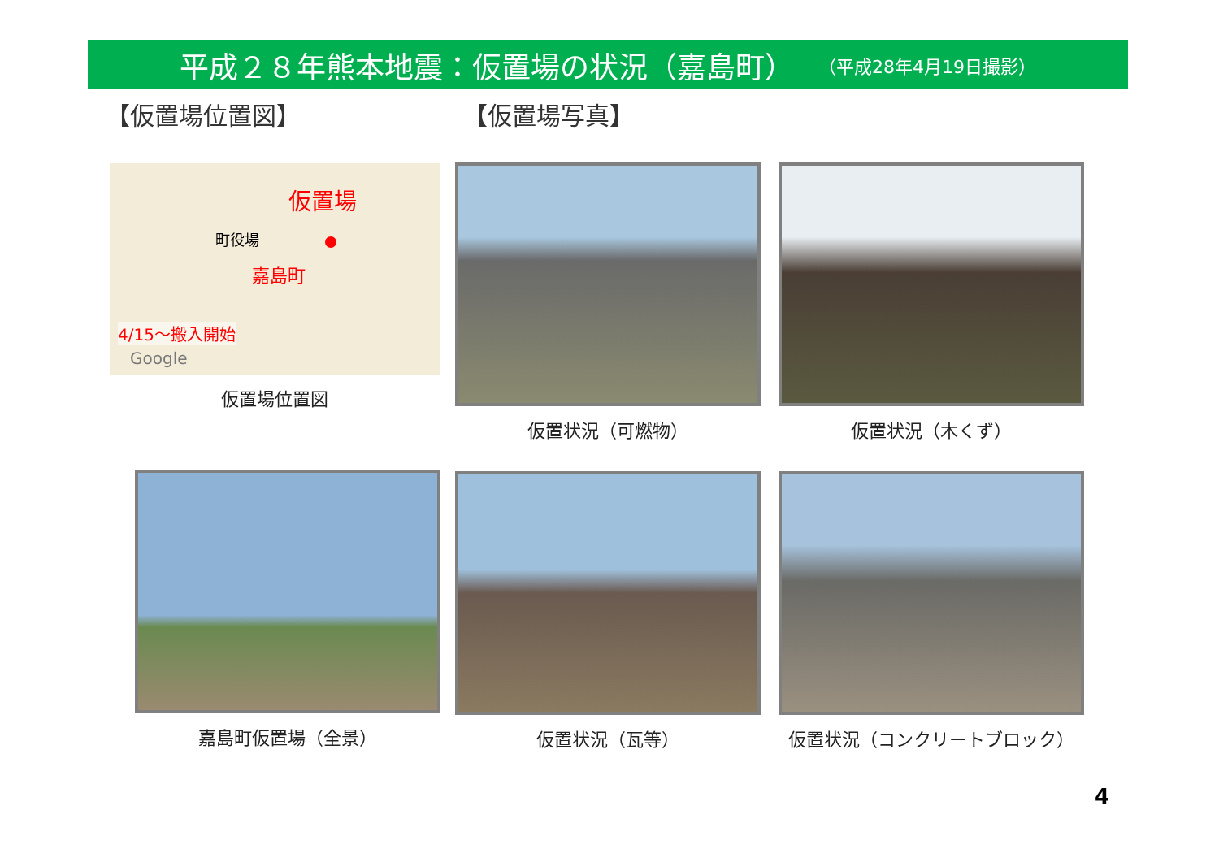平成２８年熊本地震：仮置場の状況（嘉島町） （平成28年4月19日撮影）
【仮置場位置図】 【仮置場写真】
仮置場
町役場
嘉島町
4/15～搬入開始
Google
仮置場位置図
仮置状況（可燃物） 仮置状況（木くず）
嘉島町仮置場（全景） 仮置状況（瓦等） 仮置状況（コンクリートブロック）
4